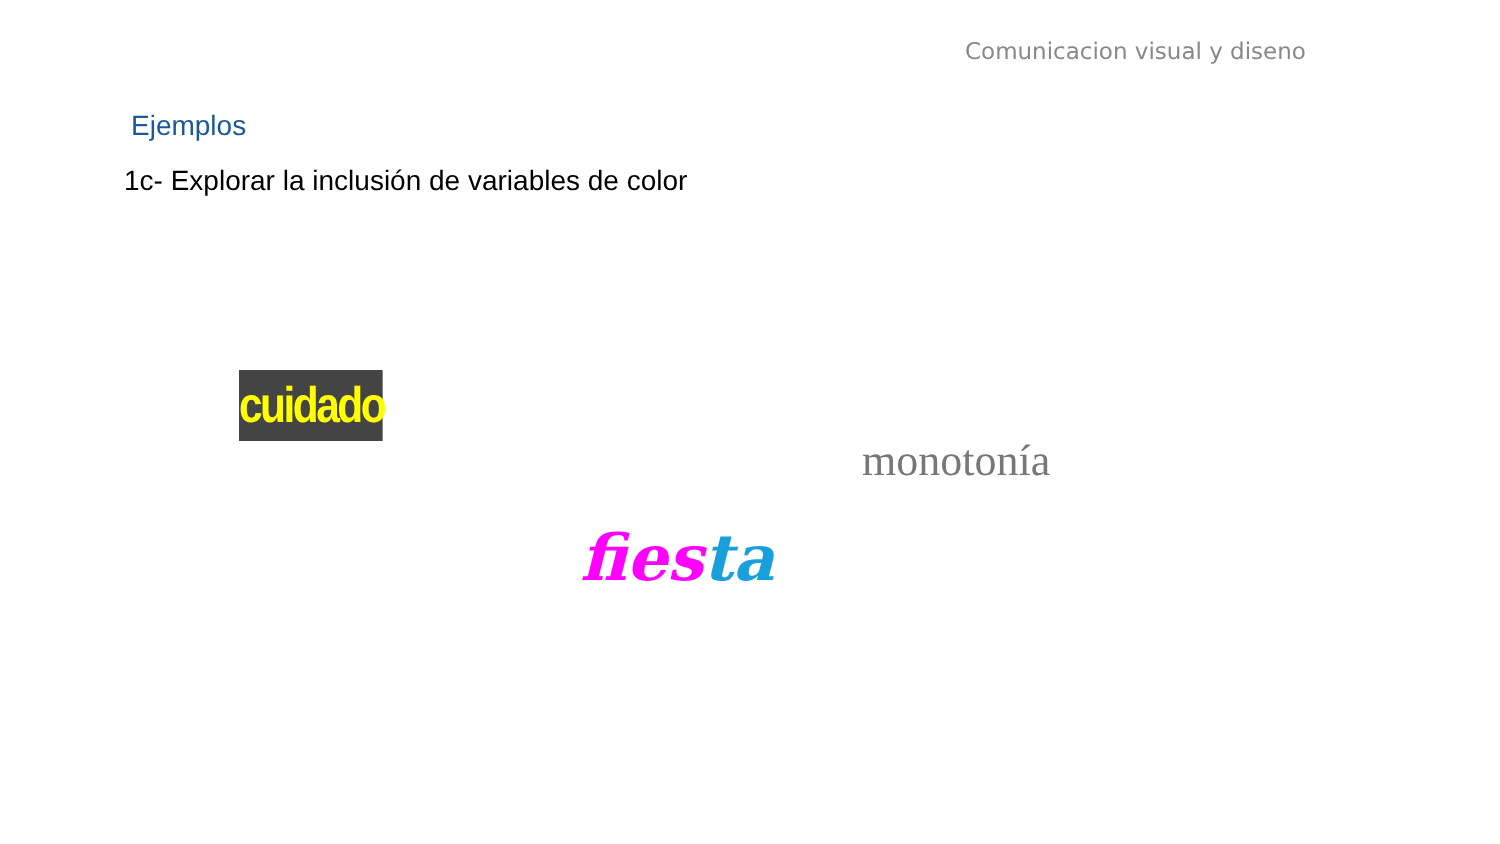Comunicacion visual y diseno
Ejemplos
1c- Explorar la inclusión de variables de color
cuidado
monotonía
fies ta